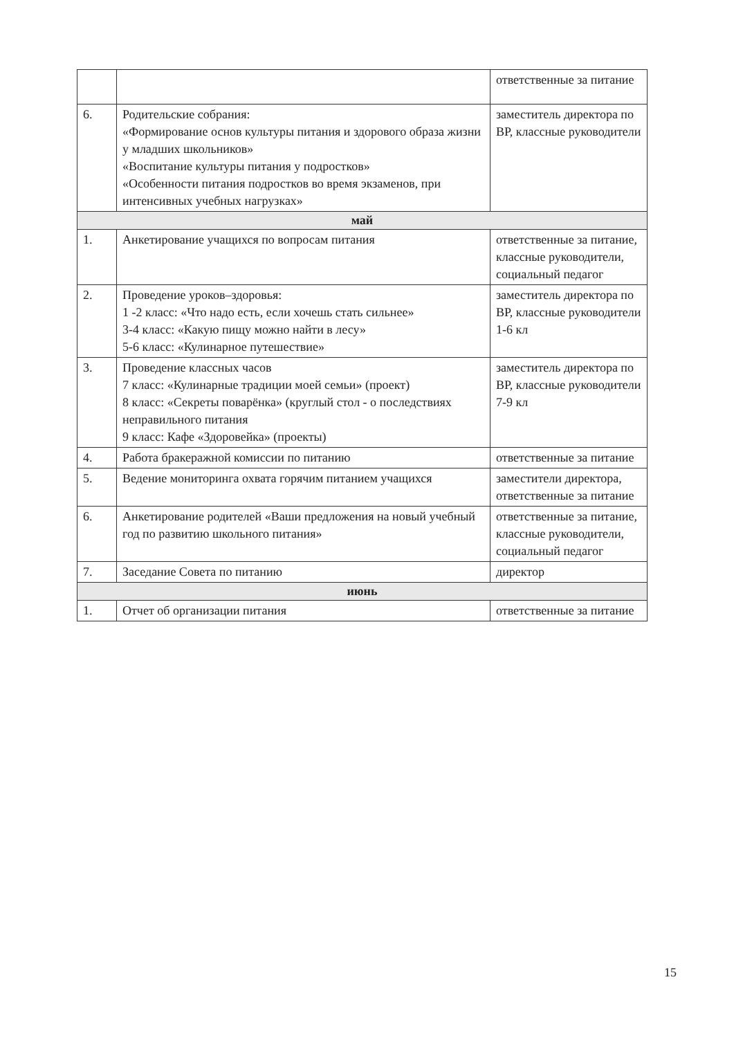| | | ответственные за питание |
| 6. | Родительские собрания: «Формирование основ культуры питания и здорового образа жизни у младших школьников» «Воспитание культуры питания у подростков» «Особенности питания подростков во время экзаменов, при интенсивных учебных нагрузках» | заместитель директора по ВР, классные руководители |
| май | | |
| 1. | Анкетирование учащихся по вопросам питания | ответственные за питание, классные руководители, социальный педагог |
| 2. | Проведение уроков–здоровья: 1 -2 класс: «Что надо есть, если хочешь стать сильнее» 3-4 класс: «Какую пищу можно найти в лесу» 5-6 класс: «Кулинарное путешествие» | заместитель директора по ВР, классные руководители 1-6 кл |
| 3. | Проведение классных часов 7 класс: «Кулинарные традиции моей семьи» (проект) 8 класс: «Секреты поварёнка» (круглый стол - о последствиях неправильного питания 9 класс: Кафе «Здоровейка» (проекты) | заместитель директора по ВР, классные руководители 7-9 кл |
| 4. | Работа бракеражной комиссии по питанию | ответственные за питание |
| 5. | Ведение мониторинга охвата горячим питанием учащихся | заместители директора, ответственные за питание |
| 6. | Анкетирование родителей «Ваши предложения на новый учебный год по развитию школьного питания» | ответственные за питание, классные руководители, социальный педагог |
| 7. | Заседание Совета по питанию | директор |
| июнь | | |
| 1. | Отчет об организации питания | ответственные за питание |
15